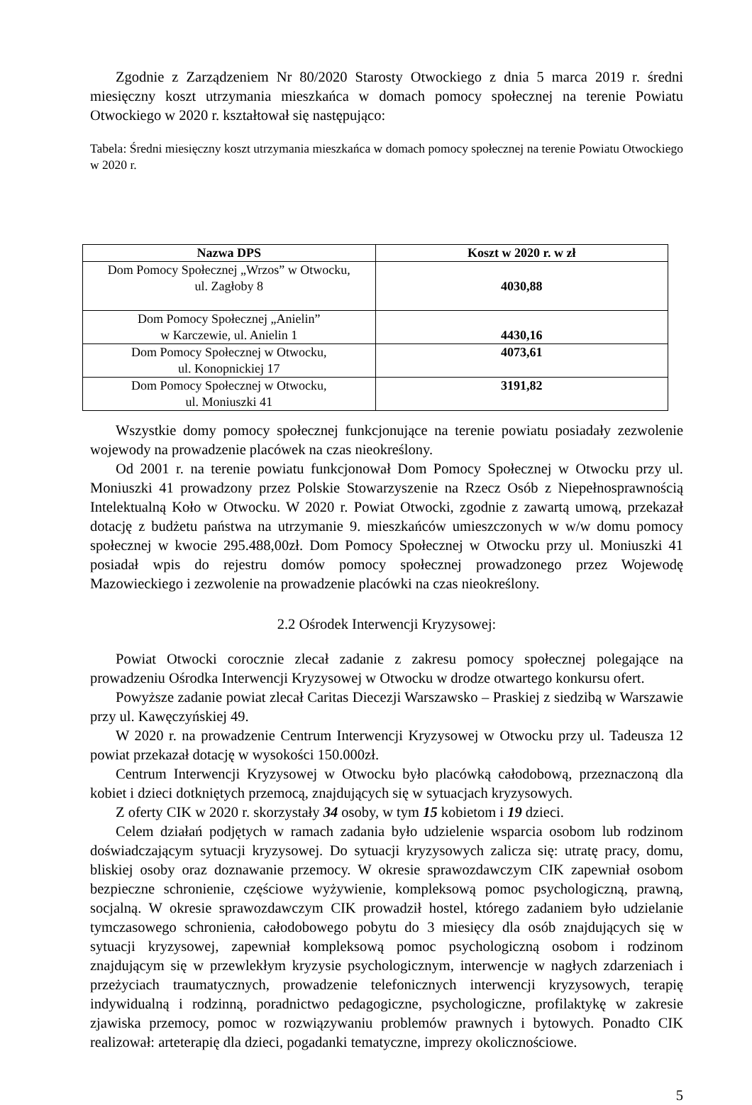Zgodnie z Zarządzeniem Nr 80/2020 Starosty Otwockiego z dnia 5 marca 2019 r. średni miesięczny koszt utrzymania mieszkańca w domach pomocy społecznej na terenie Powiatu Otwockiego w 2020 r. kształtował się następująco:
Tabela: Średni miesięczny koszt utrzymania mieszkańca w domach pomocy społecznej na terenie Powiatu Otwockiego w 2020 r.
| Nazwa DPS | Koszt w 2020 r. w zł |
| --- | --- |
| Dom Pomocy Społecznej „Wrzos” w Otwocku, ul. Zagłoby 8 | 4030,88 |
| Dom Pomocy Społecznej „Anielin” w Karczewie, ul. Anielin 1 | 4430,16 |
| Dom Pomocy Społecznej w Otwocku, ul. Konopnickiej 17 | 4073,61 |
| Dom Pomocy Społecznej w Otwocku, ul. Moniuszki 41 | 3191,82 |
Wszystkie domy pomocy społecznej funkcjonujące na terenie powiatu posiadały zezwolenie wojewody na prowadzenie placówek na czas nieokreślony.
Od 2001 r. na terenie powiatu funkcjonował Dom Pomocy Społecznej w Otwocku przy ul. Moniuszki 41 prowadzony przez Polskie Stowarzyszenie na Rzecz Osób z Niepełnosprawnością Intelektualną Koło w Otwocku. W 2020 r. Powiat Otwocki, zgodnie z zawartą umową, przekazał dotację z budżetu państwa na utrzymanie 9. mieszkańców umieszczonych w w/w domu pomocy społecznej w kwocie 295.488,00zł. Dom Pomocy Społecznej w Otwocku przy ul. Moniuszki 41 posiadał wpis do rejestru domów pomocy społecznej prowadzonego przez Wojewodę Mazowieckiego i zezwolenie na prowadzenie placówki na czas nieokreślony.
2.2 Ośrodek Interwencji Kryzysowej:
Powiat Otwocki corocznie zlecał zadanie z zakresu pomocy społecznej polegające na prowadzeniu Ośrodka Interwencji Kryzysowej w Otwocku w drodze otwartego konkursu ofert.
Powyższe zadanie powiat zlecał Caritas Diecezji Warszawsko – Praskiej z siedzibą w Warszawie przy ul. Kawęczyńskiej 49.
W 2020 r. na prowadzenie Centrum Interwencji Kryzysowej w Otwocku przy ul. Tadeusza 12 powiat przekazał dotację w wysokości 150.000zł.
Centrum Interwencji Kryzysowej w Otwocku było placówką całodobową, przeznaczoną dla kobiet i dzieci dotkniętych przemocą, znajdujących się w sytuacjach kryzysowych.
Z oferty CIK w 2020 r. skorzystały 34 osoby, w tym 15 kobietom i 19 dzieci.
Celem działań podjętych w ramach zadania było udzielenie wsparcia osobom lub rodzinom doświadczającym sytuacji kryzysowej. Do sytuacji kryzysowych zalicza się: utratę pracy, domu, bliskiej osoby oraz doznawanie przemocy. W okresie sprawozdawczym CIK zapewniał osobom bezpieczne schronienie, częściowe wyżywienie, kompleksową pomoc psychologiczną, prawną, socjalną. W okresie sprawozdawczym CIK prowadził hostel, którego zadaniem było udzielanie tymczasowego schronienia, całodobowego pobytu do 3 miesięcy dla osób znajdujących się w sytuacji kryzysowej, zapewniał kompleksową pomoc psychologiczną osobom i rodzinom znajdującym się w przewlekłym kryzysie psychologicznym, interwencje w nagłych zdarzeniach i przeżyciach traumatycznych, prowadzenie telefonicznych interwencji kryzysowych, terapię indywidualną i rodzinną, poradnictwo pedagogiczne, psychologiczne, profilaktykę w zakresie zjawiska przemocy, pomoc w rozwiązywaniu problemów prawnych i bytowych. Ponadto CIK realizował: arteterapię dla dzieci, pogadanki tematyczne, imprezy okolicznościowe.
5